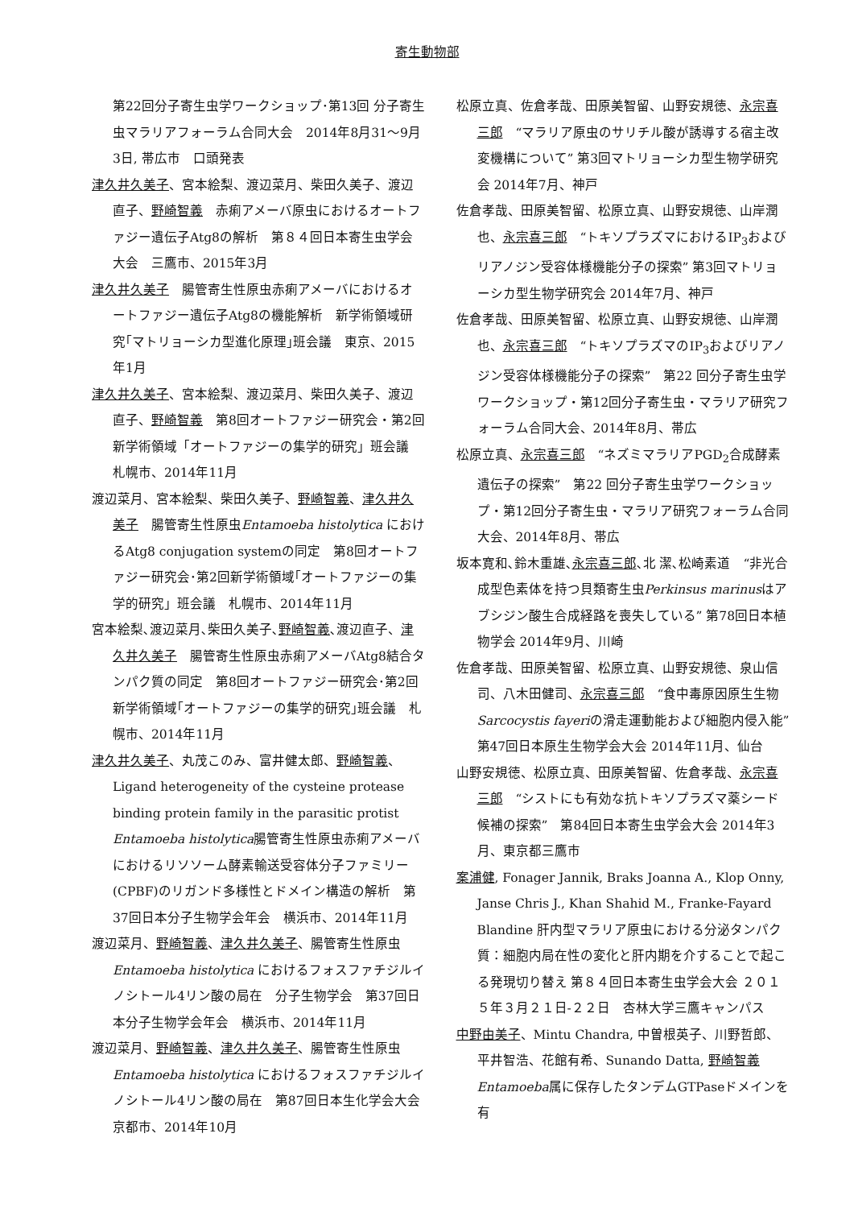寄生動物部
第22回分子寄生虫学ワークショップ･第13回 分子寄生虫マラリアフォーラム合同大会　2014年8月31～9月3日, 帯広市　口頭発表
津久井久美子、宮本絵梨、渡辺菜月、柴田久美子、渡辺直子、野崎智義　赤痢アメーバ原虫におけるオートファジー遺伝子Atg8の解析　第８４回日本寄生虫学会大会　三鷹市、2015年3月
津久井久美子　腸管寄生性原虫赤痢アメーバにおけるオートファジー遺伝子Atg8の機能解析　新学術領域研究｢マトリョーシカ型進化原理｣班会議　東京、2015年1月
津久井久美子、宮本絵梨、渡辺菜月、柴田久美子、渡辺直子、野崎智義　第8回オートファジー研究会・第2回新学術領域「オートファジーの集学的研究」班会議 札幌市、2014年11月
渡辺菜月、宮本絵梨、柴田久美子、野崎智義、津久井久美子　腸管寄生性原虫Entamoeba histolytica におけるAtg8 conjugation systemの同定　第8回オートファジー研究会･第2回新学術領域｢オートファジーの集学的研究」班会議　札幌市、2014年11月
宮本絵梨､渡辺菜月､柴田久美子､野崎智義､渡辺直子、津久井久美子　腸管寄生性原虫赤痢アメーバAtg8結合タンパク質の同定　第8回オートファジー研究会･第2回新学術領域｢オートファジーの集学的研究｣班会議　札幌市、2014年11月
津久井久美子、丸茂このみ、富井健太郎、野崎智義、Ligand heterogeneity of the cysteine protease binding protein family in the parasitic protist Entamoeba histolytica腸管寄生性原虫赤痢アメーバにおけるリソソーム酵素輸送受容体分子ファミリー(CPBF)のリガンド多様性とドメイン構造の解析　第37回日本分子生物学会年会　横浜市、2014年11月
渡辺菜月、野崎智義、津久井久美子、腸管寄生性原虫Entamoeba histolytica におけるフォスファチジルイノシトール4リン酸の局在　分子生物学会　第37回日本分子生物学会年会　横浜市、2014年11月
渡辺菜月、野崎智義、津久井久美子、腸管寄生性原虫Entamoeba histolytica におけるフォスファチジルイノシトール4リン酸の局在　第87回日本生化学会大会　京都市、2014年10月
松原立真、佐倉孝哉、田原美智留、山野安規徳、永宗喜三郎　“マラリア原虫のサリチル酸が誘導する宿主改変機構について” 第3回マトリョーシカ型生物学研究会 2014年7月、神戸
佐倉孝哉、田原美智留、松原立真、山野安規徳、山岸潤也、永宗喜三郎　“トキソプラズマにおけるIP<sub>3</sub>およびリアノジン受容体様機能分子の探索” 第3回マトリョーシカ型生物学研究会 2014年7月、神戸
佐倉孝哉、田原美智留、松原立真、山野安規徳、山岸潤也、永宗喜三郎　“トキソプラズマのIP<sub>3</sub>およびリアノジン受容体様機能分子の探索”　第22 回分子寄生虫学ワークショップ・第12回分子寄生虫・マラリア研究フォーラム合同大会、2014年8月、帯広
松原立真、永宗喜三郎　“ネズミマラリアPGD<sub>2</sub>合成酵素遺伝子の探索”　第22 回分子寄生虫学ワークショップ・第12回分子寄生虫・マラリア研究フォーラム合同大会、2014年8月、帯広
坂本寛和､鈴木重雄､永宗喜三郎､北 潔､松崎素道　“非光合成型色素体を持つ貝類寄生虫Perkinsus marinusはアブシジン酸生合成経路を喪失している” 第78回日本植物学会 2014年9月、川崎
佐倉孝哉、田原美智留、松原立真、山野安規徳、泉山信司、八木田健司、永宗喜三郎　“食中毒原因原生生物Sarcocystis fayeriの滑走運動能および細胞内侵入能”　第47回日本原生生物学会大会 2014年11月、仙台
山野安規徳、松原立真、田原美智留、佐倉孝哉、永宗喜三郎　“シストにも有効な抗トキソプラズマ薬シード候補の探索”　第84回日本寄生虫学会大会 2014年3月、東京都三鷹市
案浦健, Fonager Jannik, Braks Joanna A., Klop Onny, Janse Chris J., Khan Shahid M., Franke-Fayard Blandine 肝内型マラリア原虫における分泌タンパク質：細胞内局在性の変化と肝内期を介することで起こる発現切り替え 第８４回日本寄生虫学会大会 ２０１５年３月２１日-２２日　杏林大学三鷹キャンパス
中野由美子、Mintu Chandra, 中曽根英子、川野哲郎、平井智浩、花館有希、Sunando Datta, 野崎智義　Entamoeba属に保存したタンデムGTPaseドメインを有